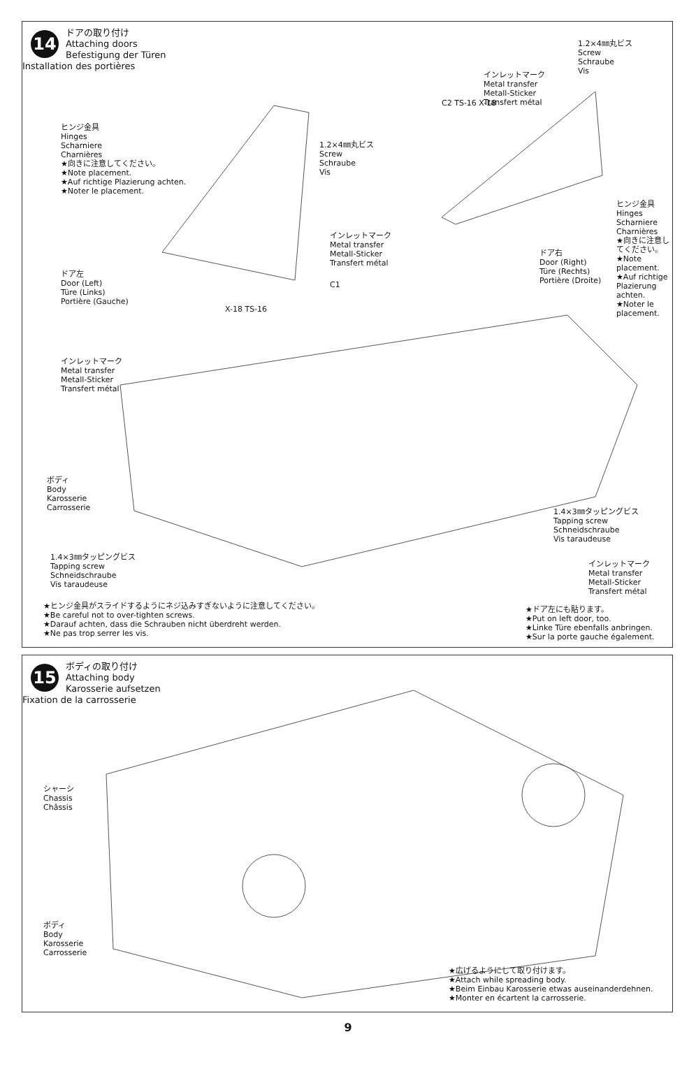14
ドアの取り付け
Attaching doors
Befestigung der Türen
Installation des portières
ヒンジ金具
Hinges
Scharniere
Charnières
★向きに注意してください。
★Note placement.
★Auf richtige Plazierung achten.
★Noter le placement.
1.2×4㎜丸ビス
Screw
Schraube
Vis
インレットマーク
Metal transfer
Metall-Sticker
Transfert métal
ドア左
Door (Left)
Türe (Links)
Portière (Gauche)
C1
X-18 TS-16
C2 TS-16 X-18
インレットマーク
Metal transfer
Metall-Sticker
Transfert métal
1.2×4㎜丸ビス
Screw
Schraube
Vis
ドア右
Door (Right)
Türe (Rechts)
Portière (Droite)
ヒンジ金具
Hinges
Scharniere
Charnières
★向きに注意してください。
★Note placement.
★Auf richtige Plazierung achten.
★Noter le placement.
インレットマーク
Metal transfer
Metall-Sticker
Transfert métal
ボディ
Body
Karosserie
Carrosserie
1.4×3㎜タッピングビス
Tapping screw
Schneidschraube
Vis taraudeuse
1.4×3㎜タッピングビス
Tapping screw
Schneidschraube
Vis taraudeuse
インレットマーク
Metal transfer
Metall-Sticker
Transfert métal
★ヒンジ金具がスライドするようにネジ込みすぎないように注意してください。
★Be careful not to over-tighten screws.
★Darauf achten, dass die Schrauben nicht überdreht werden.
★Ne pas trop serrer les vis.
★ドア左にも貼ります。
★Put on left door, too.
★Linke Türe ebenfalls anbringen.
★Sur la porte gauche également.
15
ボディの取り付け
Attaching body
Karosserie aufsetzen
Fixation de la carrosserie
シャーシ
Chassis
Châssis
ボディ
Body
Karosserie
Carrosserie
★広げるようにして取り付けます。
★Attach while spreading body.
★Beim Einbau Karosserie etwas auseinanderdehnen.
★Monter en écartent la carrosserie.
9